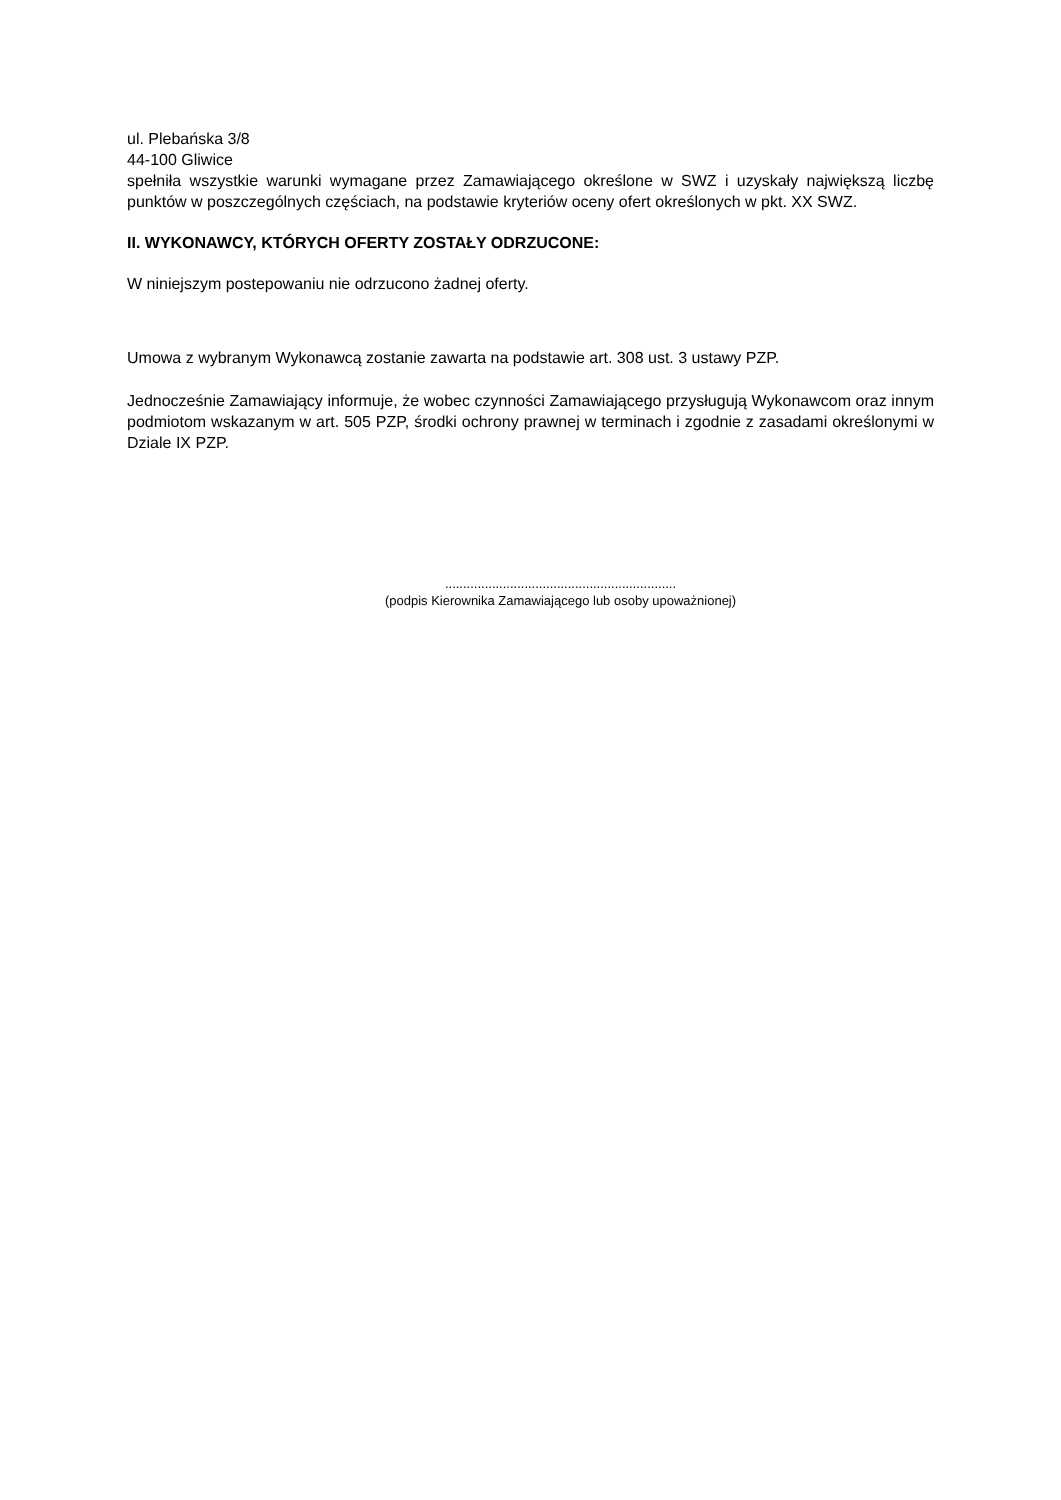ul. Plebańska 3/8
44-100 Gliwice
spełniła wszystkie warunki wymagane przez Zamawiającego określone w SWZ i uzyskały największą liczbę punktów w poszczególnych częściach, na podstawie kryteriów oceny ofert określonych w pkt. XX SWZ.
II. WYKONAWCY, KTÓRYCH OFERTY ZOSTAŁY ODRZUCONE:
W niniejszym postepowaniu nie odrzucono żadnej oferty.
Umowa z wybranym Wykonawcą zostanie zawarta na podstawie art. 308 ust. 3 ustawy PZP.
Jednocześnie Zamawiający informuje, że wobec czynności Zamawiającego przysługują Wykonawcom oraz innym podmiotom wskazanym w art. 505 PZP, środki ochrony prawnej w terminach i zgodnie z zasadami określonymi w Dziale IX PZP.
................................................................
(podpis Kierownika Zamawiającego lub osoby upoważnionej)